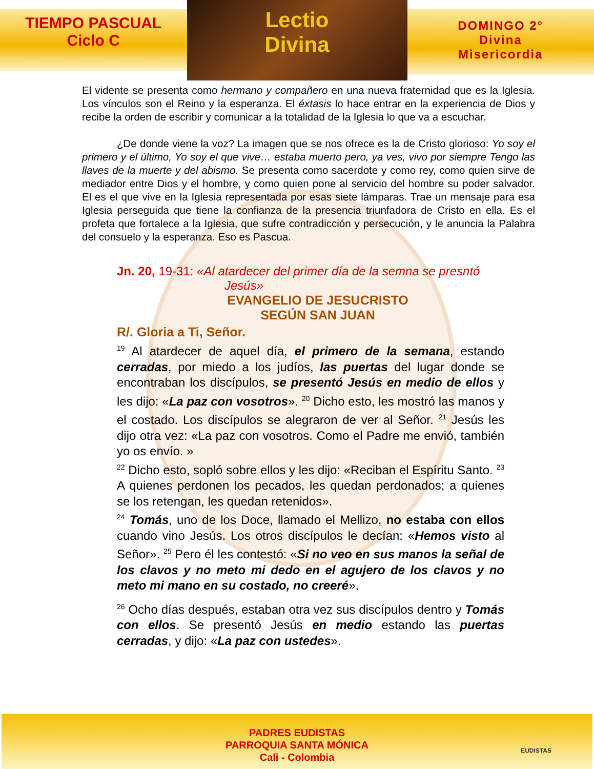TIEMPO PASCUAL
Ciclo C
Lectio
Divina
DOMINGO 2°
Divina
Misericordia
El vidente se presenta como hermano y compañero en una nueva fraternidad que es la Iglesia. Los vínculos son el Reino y la esperanza. El éxtasis lo hace entrar en la experiencia de Dios y recibe la orden de escribir y comunicar a la totalidad de la Iglesia lo que va a escuchar.
¿De donde viene la voz? La imagen que se nos ofrece es la de Cristo glorioso: Yo soy el primero y el último, Yo soy el que vive… estaba muerto pero, ya ves, vivo por siempre Tengo las llaves de la muerte y del abismo. Se presenta como sacerdote y como rey, como quien sirve de mediador entre Dios y el hombre, y como quien pone al servicio del hombre su poder salvador. El es el que vive en la Iglesia representada por esas siete lámparas. Trae un mensaje para esa Iglesia perseguida que tiene la confianza de la presencia triunfadora de Cristo en ella. Es el profeta que fortalece a la Iglesia, que sufre contradicción y persecución, y le anuncia la Palabra del consuelo y la esperanza. Eso es Pascua.
Jn. 20, 19-31: «Al atardecer del primer día de la semna se presntó
Jesús»
EVANGELIO DE JESUCRISTO
SEGÚN SAN JUAN
R/. Gloria a Ti, Señor.
<sup>19</sup> Al atardecer de aquel día, el primero de la semana, estando cerradas, por miedo a los judíos, las puertas del lugar donde se encontraban los discípulos, se presentó Jesús en medio de ellos y les dijo: «La paz con vosotros». <sup>20</sup> Dicho esto, les mostró las manos y el costado. Los discípulos se alegraron de ver al Señor. <sup>21</sup> Jesús les dijo otra vez: «La paz con vosotros. Como el Padre me envió, también yo os envío. »
<sup>22</sup> Dicho esto, sopló sobre ellos y les dijo: «Reciban el Espíritu Santo. <sup>23</sup> A quienes perdonen los pecados, les quedan perdonados; a quienes se los retengan, les quedan retenidos».
<sup>24</sup> Tomás, uno de los Doce, llamado el Mellizo, no estaba con ellos cuando vino Jesús. Los otros discípulos le decían: «Hemos visto al Señor». <sup>25</sup> Pero él les contestó: «Si no veo en sus manos la señal de los clavos y no meto mi dedo en el agujero de los clavos y no meto mi mano en su costado, no creeré».
<sup>26</sup> Ocho días después, estaban otra vez sus discípulos dentro y Tomás con ellos. Se presentó Jesús en medio estando las puertas cerradas, y dijo: «La paz con ustedes».
PADRES EUDISTAS
PARROQUIA SANTA MÓNICA
Cali - Colombia
EUDISTAS